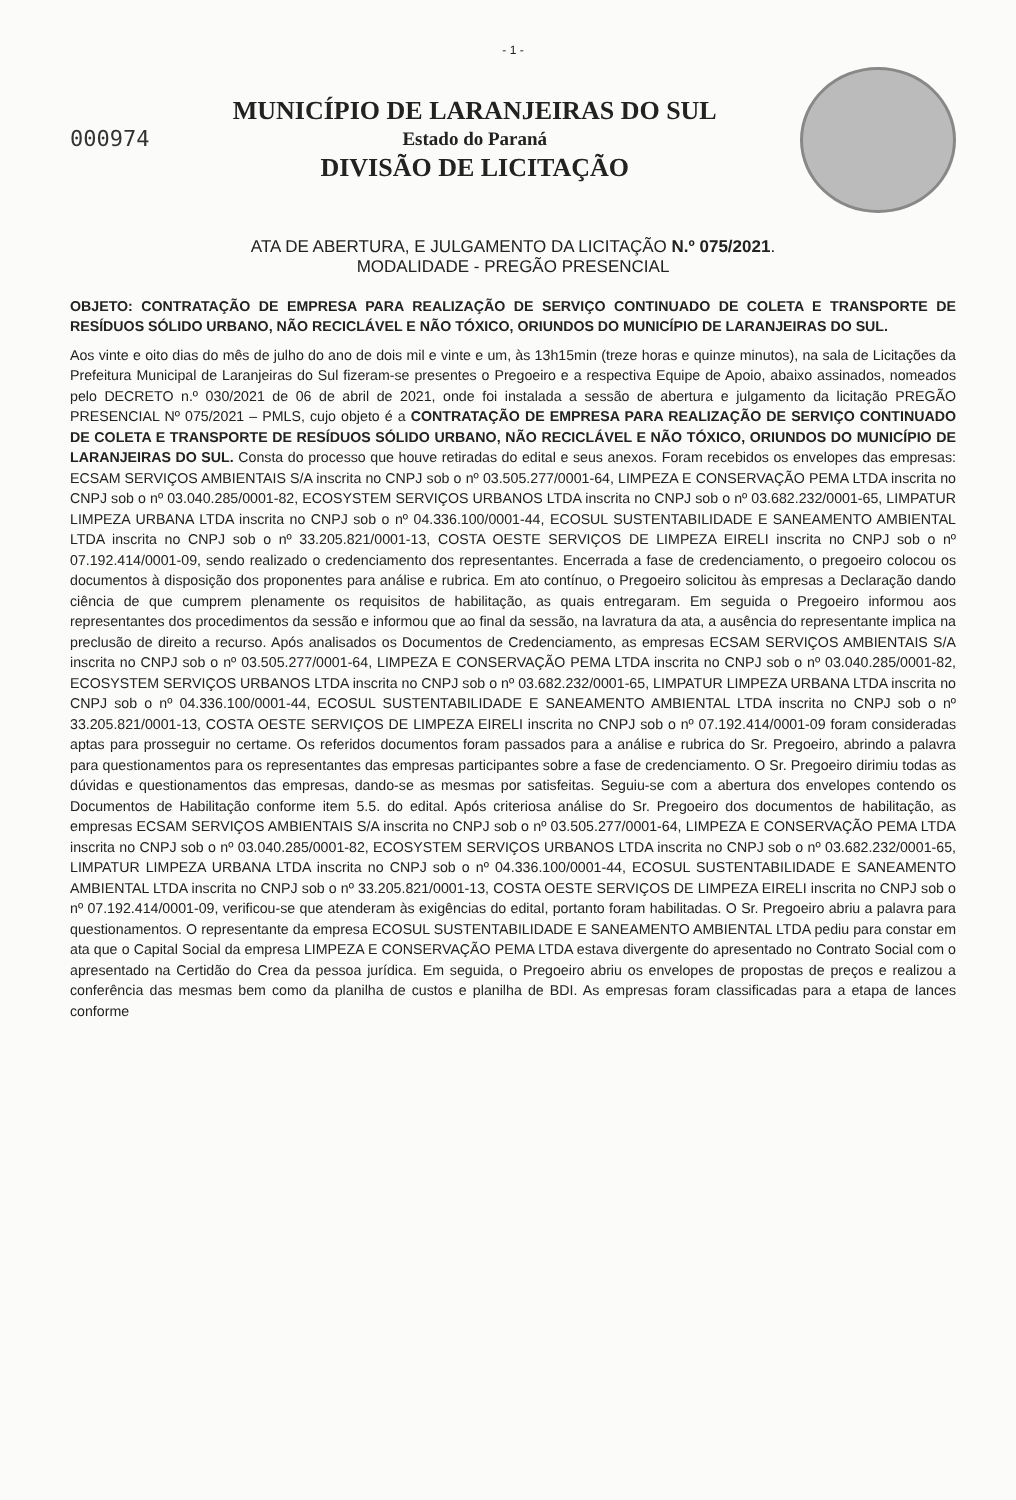- 1 -
000974
MUNICÍPIO DE LARANJEIRAS DO SUL
Estado do Paraná
DIVISÃO DE LICITAÇÃO
ATA DE ABERTURA, E JULGAMENTO DA LICITAÇÃO N.º 075/2021.
MODALIDADE - PREGÃO PRESENCIAL
OBJETO: CONTRATAÇÃO DE EMPRESA PARA REALIZAÇÃO DE SERVIÇO CONTINUADO DE COLETA E TRANSPORTE DE RESÍDUOS SÓLIDO URBANO, NÃO RECICLÁVEL E NÃO TÓXICO, ORIUNDOS DO MUNICÍPIO DE LARANJEIRAS DO SUL.
Aos vinte e oito dias do mês de julho do ano de dois mil e vinte e um, às 13h15min (treze horas e quinze minutos), na sala de Licitações da Prefeitura Municipal de Laranjeiras do Sul fizeram-se presentes o Pregoeiro e a respectiva Equipe de Apoio, abaixo assinados, nomeados pelo DECRETO n.º 030/2021 de 06 de abril de 2021, onde foi instalada a sessão de abertura e julgamento da licitação PREGÃO PRESENCIAL Nº 075/2021 – PMLS, cujo objeto é a CONTRATAÇÃO DE EMPRESA PARA REALIZAÇÃO DE SERVIÇO CONTINUADO DE COLETA E TRANSPORTE DE RESÍDUOS SÓLIDO URBANO, NÃO RECICLÁVEL E NÃO TÓXICO, ORIUNDOS DO MUNICÍPIO DE LARANJEIRAS DO SUL. Consta do processo que houve retiradas do edital e seus anexos. Foram recebidos os envelopes das empresas: ECSAM SERVIÇOS AMBIENTAIS S/A inscrita no CNPJ sob o nº 03.505.277/0001-64, LIMPEZA E CONSERVAÇÃO PEMA LTDA inscrita no CNPJ sob o nº 03.040.285/0001-82, ECOSYSTEM SERVIÇOS URBANOS LTDA inscrita no CNPJ sob o nº 03.682.232/0001-65, LIMPATUR LIMPEZA URBANA LTDA inscrita no CNPJ sob o nº 04.336.100/0001-44, ECOSUL SUSTENTABILIDADE E SANEAMENTO AMBIENTAL LTDA inscrita no CNPJ sob o nº 33.205.821/0001-13, COSTA OESTE SERVIÇOS DE LIMPEZA EIRELI inscrita no CNPJ sob o nº 07.192.414/0001-09, sendo realizado o credenciamento dos representantes. Encerrada a fase de credenciamento, o pregoeiro colocou os documentos à disposição dos proponentes para análise e rubrica. Em ato contínuo, o Pregoeiro solicitou às empresas a Declaração dando ciência de que cumprem plenamente os requisitos de habilitação, as quais entregaram. Em seguida o Pregoeiro informou aos representantes dos procedimentos da sessão e informou que ao final da sessão, na lavratura da ata, a ausência do representante implica na preclusão de direito a recurso. Após analisados os Documentos de Credenciamento, as empresas ECSAM SERVIÇOS AMBIENTAIS S/A inscrita no CNPJ sob o nº 03.505.277/0001-64, LIMPEZA E CONSERVAÇÃO PEMA LTDA inscrita no CNPJ sob o nº 03.040.285/0001-82, ECOSYSTEM SERVIÇOS URBANOS LTDA inscrita no CNPJ sob o nº 03.682.232/0001-65, LIMPATUR LIMPEZA URBANA LTDA inscrita no CNPJ sob o nº 04.336.100/0001-44, ECOSUL SUSTENTABILIDADE E SANEAMENTO AMBIENTAL LTDA inscrita no CNPJ sob o nº 33.205.821/0001-13, COSTA OESTE SERVIÇOS DE LIMPEZA EIRELI inscrita no CNPJ sob o nº 07.192.414/0001-09 foram consideradas aptas para prosseguir no certame. Os referidos documentos foram passados para a análise e rubrica do Sr. Pregoeiro, abrindo a palavra para questionamentos para os representantes das empresas participantes sobre a fase de credenciamento. O Sr. Pregoeiro dirimiu todas as dúvidas e questionamentos das empresas, dando-se as mesmas por satisfeitas. Seguiu-se com a abertura dos envelopes contendo os Documentos de Habilitação conforme item 5.5. do edital. Após criteriosa análise do Sr. Pregoeiro dos documentos de habilitação, as empresas ECSAM SERVIÇOS AMBIENTAIS S/A inscrita no CNPJ sob o nº 03.505.277/0001-64, LIMPEZA E CONSERVAÇÃO PEMA LTDA inscrita no CNPJ sob o nº 03.040.285/0001-82, ECOSYSTEM SERVIÇOS URBANOS LTDA inscrita no CNPJ sob o nº 03.682.232/0001-65, LIMPATUR LIMPEZA URBANA LTDA inscrita no CNPJ sob o nº 04.336.100/0001-44, ECOSUL SUSTENTABILIDADE E SANEAMENTO AMBIENTAL LTDA inscrita no CNPJ sob o nº 33.205.821/0001-13, COSTA OESTE SERVIÇOS DE LIMPEZA EIRELI inscrita no CNPJ sob o nº 07.192.414/0001-09, verificou-se que atenderam às exigências do edital, portanto foram habilitadas. O Sr. Pregoeiro abriu a palavra para questionamentos. O representante da empresa ECOSUL SUSTENTABILIDADE E SANEAMENTO AMBIENTAL LTDA pediu para constar em ata que o Capital Social da empresa LIMPEZA E CONSERVAÇÃO PEMA LTDA estava divergente do apresentado no Contrato Social com o apresentado na Certidão do Crea da pessoa jurídica. Em seguida, o Pregoeiro abriu os envelopes de propostas de preços e realizou a conferência das mesmas bem como da planilha de custos e planilha de BDI. As empresas foram classificadas para a etapa de lances conforme